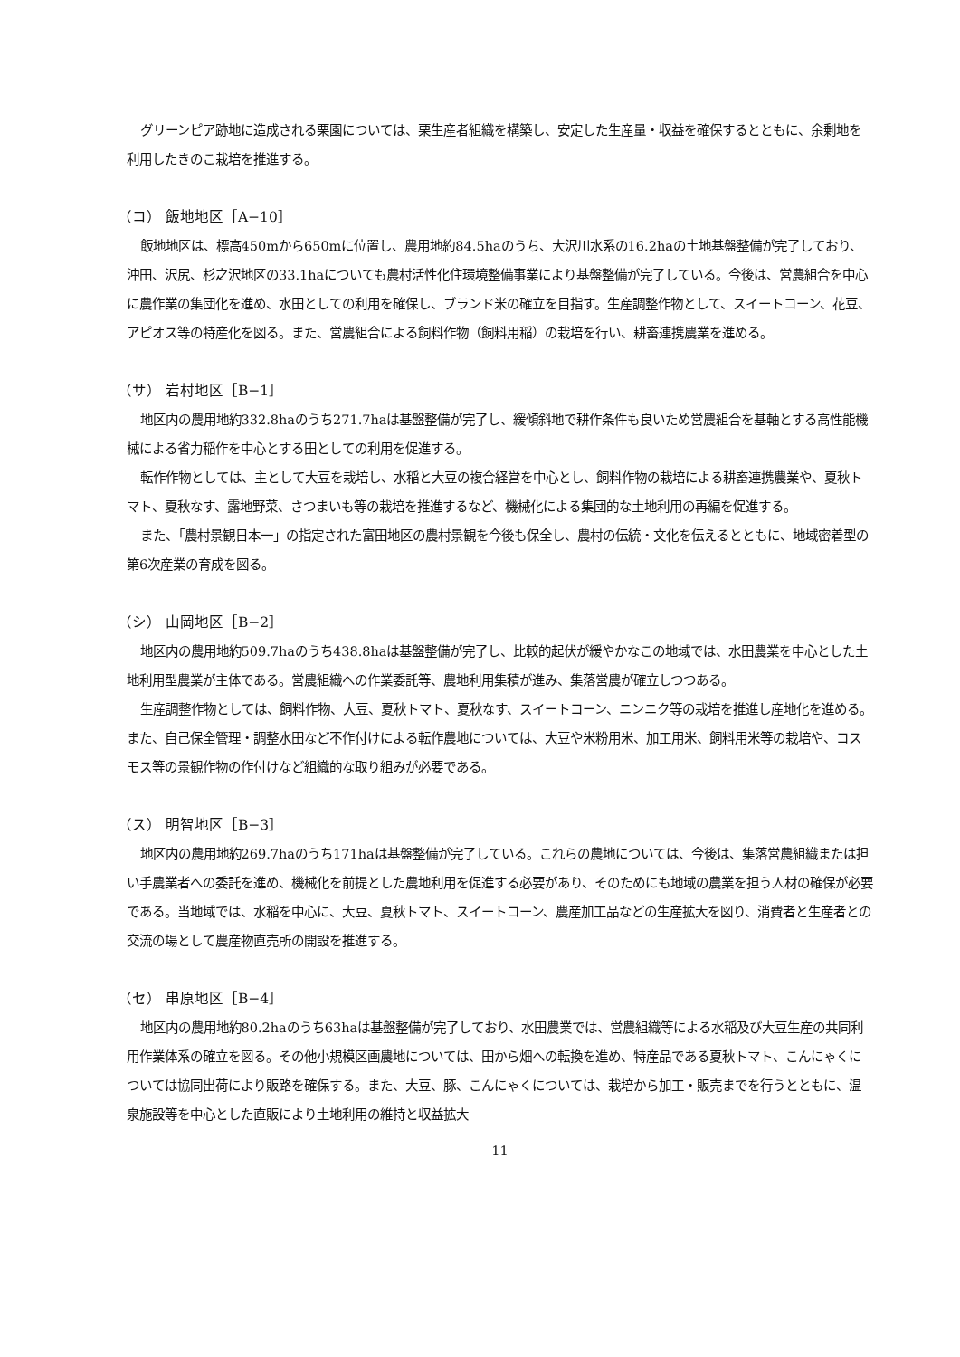グリーンピア跡地に造成される栗園については、栗生産者組織を構築し、安定した生産量・収益を確保するとともに、余剰地を利用したきのこ栽培を推進する。
（コ） 飯地地区［A−10］
飯地地区は、標高450mから650mに位置し、農用地約84.5haのうち、大沢川水系の16.2haの土地基盤整備が完了しており、沖田、沢尻、杉之沢地区の33.1haについても農村活性化住環境整備事業により基盤整備が完了している。今後は、営農組合を中心に農作業の集団化を進め、水田としての利用を確保し、ブランド米の確立を目指す。生産調整作物として、スイートコーン、花豆、アピオス等の特産化を図る。また、営農組合による飼料作物（飼料用稲）の栽培を行い、耕畜連携農業を進める。
（サ） 岩村地区［B−1］
地区内の農用地約332.8haのうち271.7haは基盤整備が完了し、緩傾斜地で耕作条件も良いため営農組合を基軸とする高性能機械による省力稲作を中心とする田としての利用を促進する。
転作作物としては、主として大豆を栽培し、水稲と大豆の複合経営を中心とし、飼料作物の栽培による耕畜連携農業や、夏秋トマト、夏秋なす、露地野菜、さつまいも等の栽培を推進するなど、機械化による集団的な土地利用の再編を促進する。
また、「農村景観日本一」の指定された富田地区の農村景観を今後も保全し、農村の伝統・文化を伝えるとともに、地域密着型の第6次産業の育成を図る。
（シ） 山岡地区［B−2］
地区内の農用地約509.7haのうち438.8haは基盤整備が完了し、比較的起伏が緩やかなこの地域では、水田農業を中心とした土地利用型農業が主体である。営農組織への作業委託等、農地利用集積が進み、集落営農が確立しつつある。
生産調整作物としては、飼料作物、大豆、夏秋トマト、夏秋なす、スイートコーン、ニンニク等の栽培を推進し産地化を進める。また、自己保全管理・調整水田など不作付けによる転作農地については、大豆や米粉用米、加工用米、飼料用米等の栽培や、コスモス等の景観作物の作付けなど組織的な取り組みが必要である。
（ス） 明智地区［B−3］
地区内の農用地約269.7haのうち171haは基盤整備が完了している。これらの農地については、今後は、集落営農組織または担い手農業者への委託を進め、機械化を前提とした農地利用を促進する必要があり、そのためにも地域の農業を担う人材の確保が必要である。当地域では、水稲を中心に、大豆、夏秋トマト、スイートコーン、農産加工品などの生産拡大を図り、消費者と生産者との交流の場として農産物直売所の開設を推進する。
（セ） 串原地区［B−4］
地区内の農用地約80.2haのうち63haは基盤整備が完了しており、水田農業では、営農組織等による水稲及び大豆生産の共同利用作業体系の確立を図る。その他小規模区画農地については、田から畑への転換を進め、特産品である夏秋トマト、こんにゃくについては協同出荷により販路を確保する。また、大豆、豚、こんにゃくについては、栽培から加工・販売までを行うとともに、温泉施設等を中心とした直販により土地利用の維持と収益拡大
11